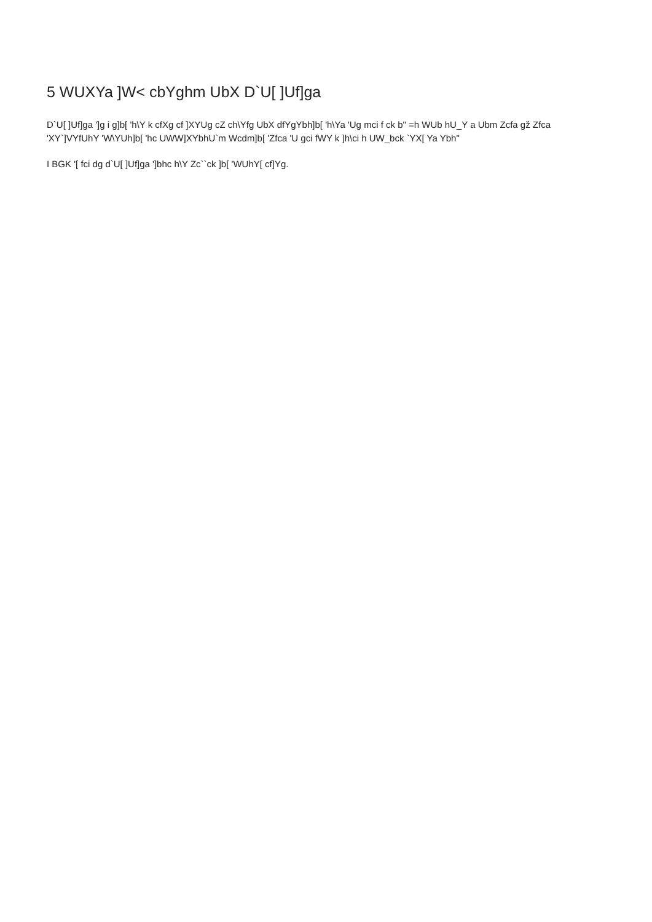5 WUXYa ]W< cbYghm UbX D`U[ ]Uf]ga
D`U[ ]Uf]ga ']g i g]b[ 'h\Y k cfXg cf ]XYUg cZ ch\Yfg UbX dfYgYbh]b[ 'h\Ya 'Ug mci f ck b" =h WUb hU_Y a Ubm Zcfa gž Zfca 'XY`]VYfUhY 'W\YUh]b[ 'hc UWW]XYbhU`m Wcdm]b[ 'Zfca 'U gci fWY k ]h\ci h UW_bck `YX[ Ya Ybh"
I BGK '[ fci dg d`U[ ]Uf]ga ']bhc h\Y Zc``ck ]b[ 'WUhY[ cf]Yg.